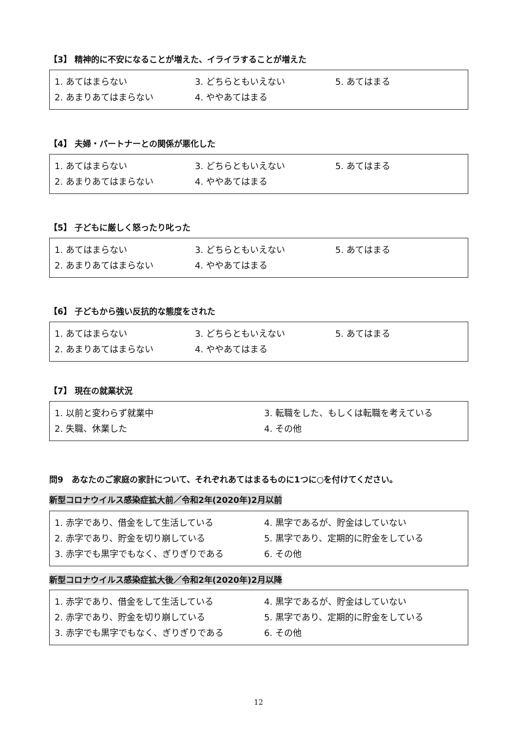【3】 精神的に不安になることが増えた、イライラすることが増えた
1. あてはまらない 3. どちらともいえない 5. あてはまる 2. あまりあてはまらない 4. ややあてはまる
【4】 夫婦・パートナーとの関係が悪化した
1. あてはまらない 3. どちらともいえない 5. あてはまる 2. あまりあてはまらない 4. ややあてはまる
【5】 子どもに厳しく怒ったり叱った
1. あてはまらない 3. どちらともいえない 5. あてはまる 2. あまりあてはまらない 4. ややあてはまる
【6】 子どもから強い反抗的な態度をされた
1. あてはまらない 3. どちらともいえない 5. あてはまる 2. あまりあてはまらない 4. ややあてはまる
【7】 現在の就業状況
1. 以前と変わらず就業中 3. 転職をした、もしくは転職を考えている 2. 失職、休業した 4. その他
問9　あなたのご家庭の家計について、それぞれあてはまるものに1つに○を付けてください。
新型コロナウイルス感染症拡大前／令和2年(2020年)2月以前
1. 赤字であり、借金をして生活している 4. 黒字であるが、貯金はしていない 2. 赤字であり、貯金を切り崩している 5. 黒字であり、定期的に貯金をしている 3. 赤字でも黒字でもなく、ぎりぎりである 6. その他
新型コロナウイルス感染症拡大後／令和2年(2020年)2月以降
1. 赤字であり、借金をして生活している 4. 黒字であるが、貯金はしていない 2. 赤字であり、貯金を切り崩している 5. 黒字であり、定期的に貯金をしている 3. 赤字でも黒字でもなく、ぎりぎりである 6. その他
12